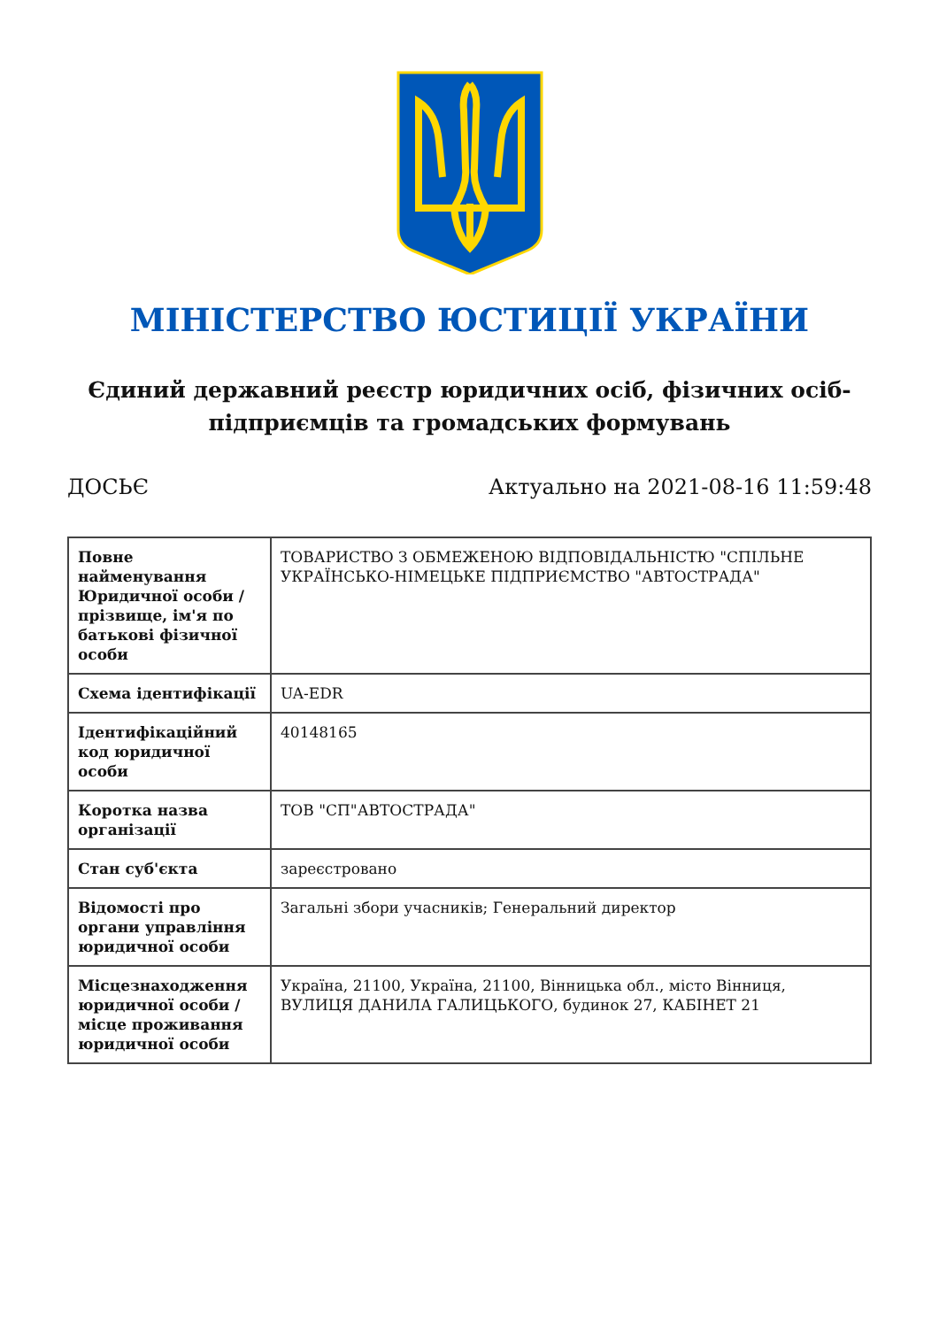МІНІСТЕРСТВО ЮСТИЦІЇ УКРАЇНИ
Єдиний державний реєстр юридичних осіб, фізичних осіб-підприємців та громадських формувань
ДОСЬЄ Актуально на 2021-08-16 11:59:48
| Повне найменування Юридичної особи / прізвище, ім'я по батькові фізичної особи | ТОВАРИСТВО З ОБМЕЖЕНОЮ ВІДПОВІДАЛЬНІСТЮ "СПІЛЬНЕ УКРАЇНСЬКО-НІМЕЦЬКЕ ПІДПРИЄМСТВО "АВТОСТРАДА" |
| Схема ідентифікації | UA-EDR |
| Ідентифікаційний код юридичної особи | 40148165 |
| Коротка назва організації | ТОВ "СП"АВТОСТРАДА" |
| Стан суб'єкта | зареєстровано |
| Відомості про органи управління юридичної особи | Загальні збори учасників; Генеральний директор |
| Місцезнаходження юридичної особи / місце проживання юридичної особи | Україна, 21100, Україна, 21100, Вінницька обл., місто Вінниця, ВУЛИЦЯ ДАНИЛА ГАЛИЦЬКОГО, будинок 27, КАБІНЕТ 21 |